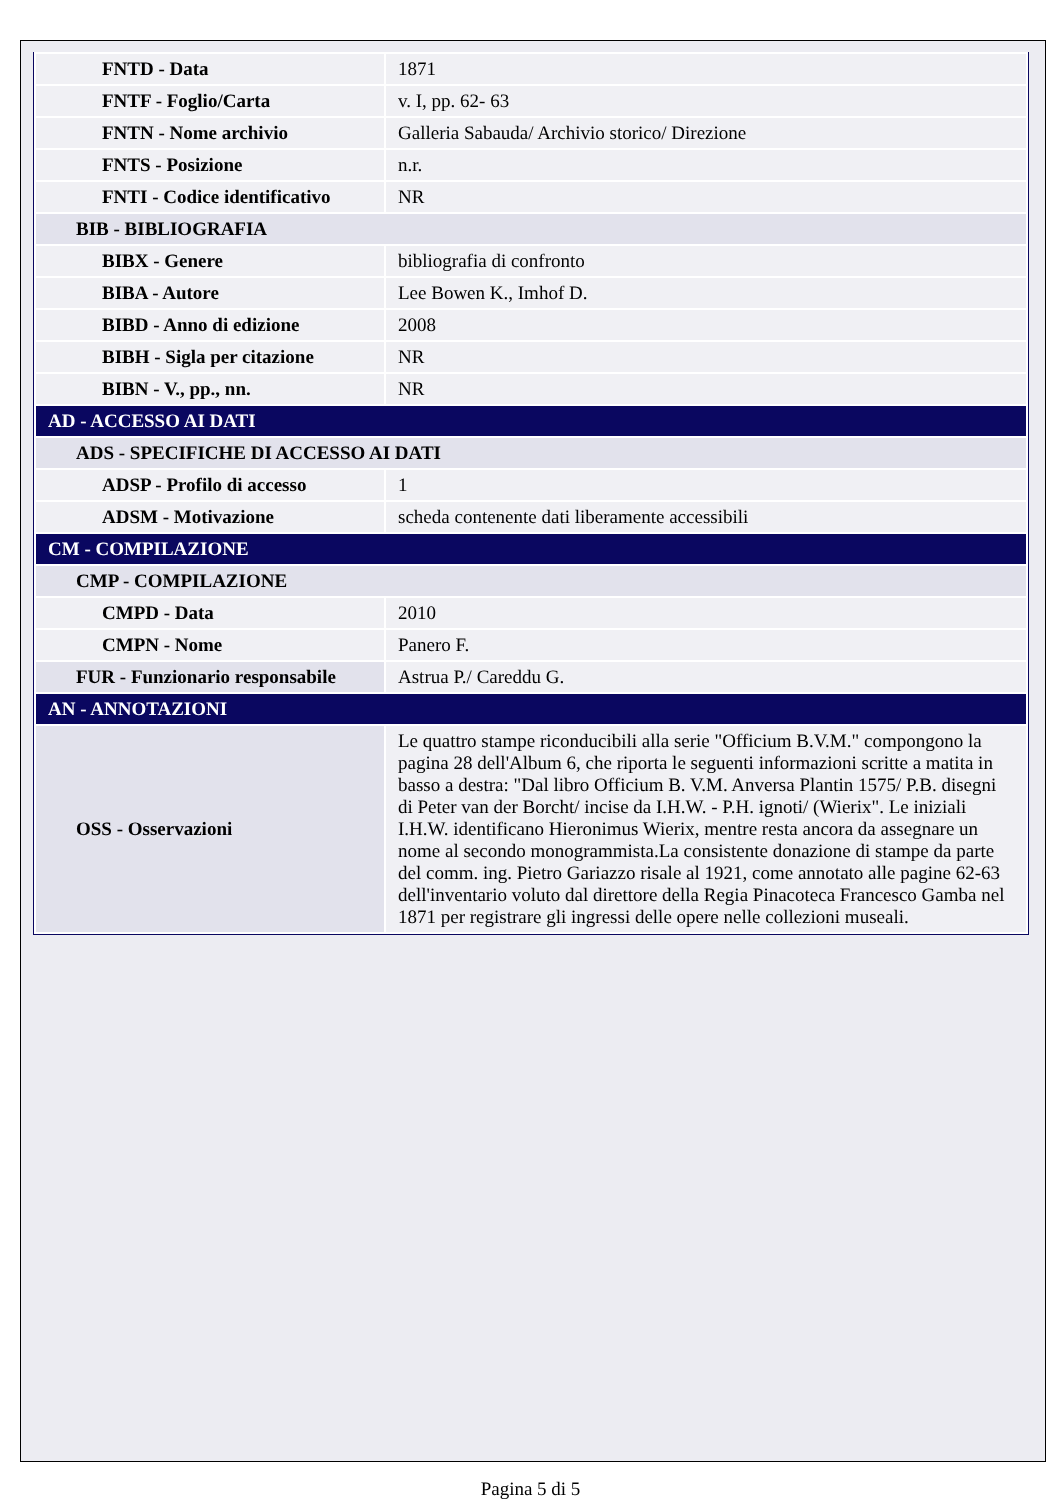| FNTD - Data | 1871 |
| FNTF - Foglio/Carta | v. I, pp. 62- 63 |
| FNTN - Nome archivio | Galleria Sabauda/ Archivio storico/ Direzione |
| FNTS - Posizione | n.r. |
| FNTI - Codice identificativo | NR |
| BIB - BIBLIOGRAFIA | |
| BIBX - Genere | bibliografia di confronto |
| BIBA - Autore | Lee Bowen K., Imhof D. |
| BIBD - Anno di edizione | 2008 |
| BIBH - Sigla per citazione | NR |
| BIBN - V., pp., nn. | NR |
| AD - ACCESSO AI DATI | |
| ADS - SPECIFICHE DI ACCESSO AI DATI | |
| ADSP - Profilo di accesso | 1 |
| ADSM - Motivazione | scheda contenente dati liberamente accessibili |
| CM - COMPILAZIONE | |
| CMP - COMPILAZIONE | |
| CMPD - Data | 2010 |
| CMPN - Nome | Panero F. |
| FUR - Funzionario responsabile | Astrua P./ Careddu G. |
| AN - ANNOTAZIONI | |
| OSS - Osservazioni | Le quattro stampe riconducibili alla serie "Officium B.V.M." compongono la pagina 28 dell'Album 6, che riporta le seguenti informazioni scritte a matita in basso a destra: "Dal libro Officium B. V.M. Anversa Plantin 1575/ P.B. disegni di Peter van der Borcht/ incise da I.H.W. - P.H. ignoti/ (Wierix". Le iniziali I.H.W. identificano Hieronimus Wierix, mentre resta ancora da assegnare un nome al secondo monogrammista.La consistente donazione di stampe da parte del comm. ing. Pietro Gariazzo risale al 1921, come annotato alle pagine 62-63 dell'inventario voluto dal direttore della Regia Pinacoteca Francesco Gamba nel 1871 per registrare gli ingressi delle opere nelle collezioni museali. |
Pagina 5 di 5